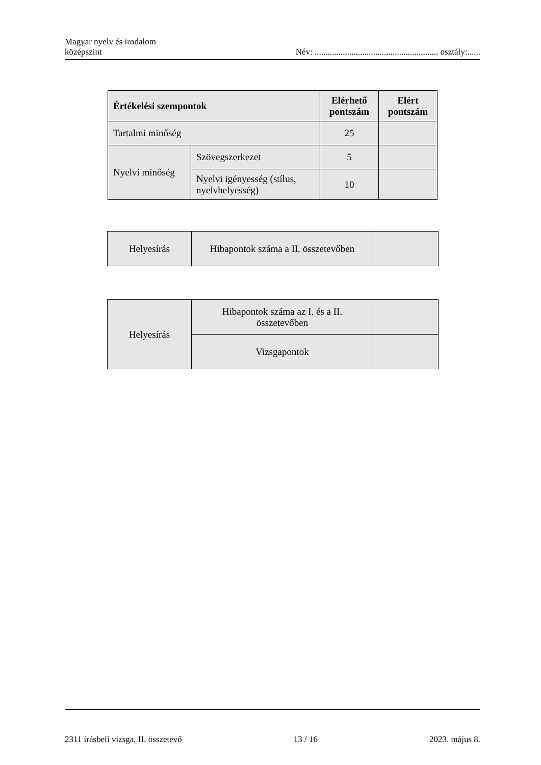Magyar nyelv és irodalom
középszint
Név: ......................................................... osztály:......
| Értékelési szempontok | | Elérhető pontszám | Elért pontszám |
| --- | --- | --- | --- |
| Tartalmi minőség | | 25 | |
| Nyelvi minőség | Szövegszerkezet | 5 | |
| | Nyelvi igényesség (stílus, nyelvhelyesség) | 10 | |
| Helyesírás | Hibapontok száma a II. összetevőben | |
| Helyesírás | Hibapontok száma az I. és a II. összetevőben | |
| | Vizsgapontok | |
2311 írásbeli vizsga, II. összetevő 13 / 16 2023. május 8.